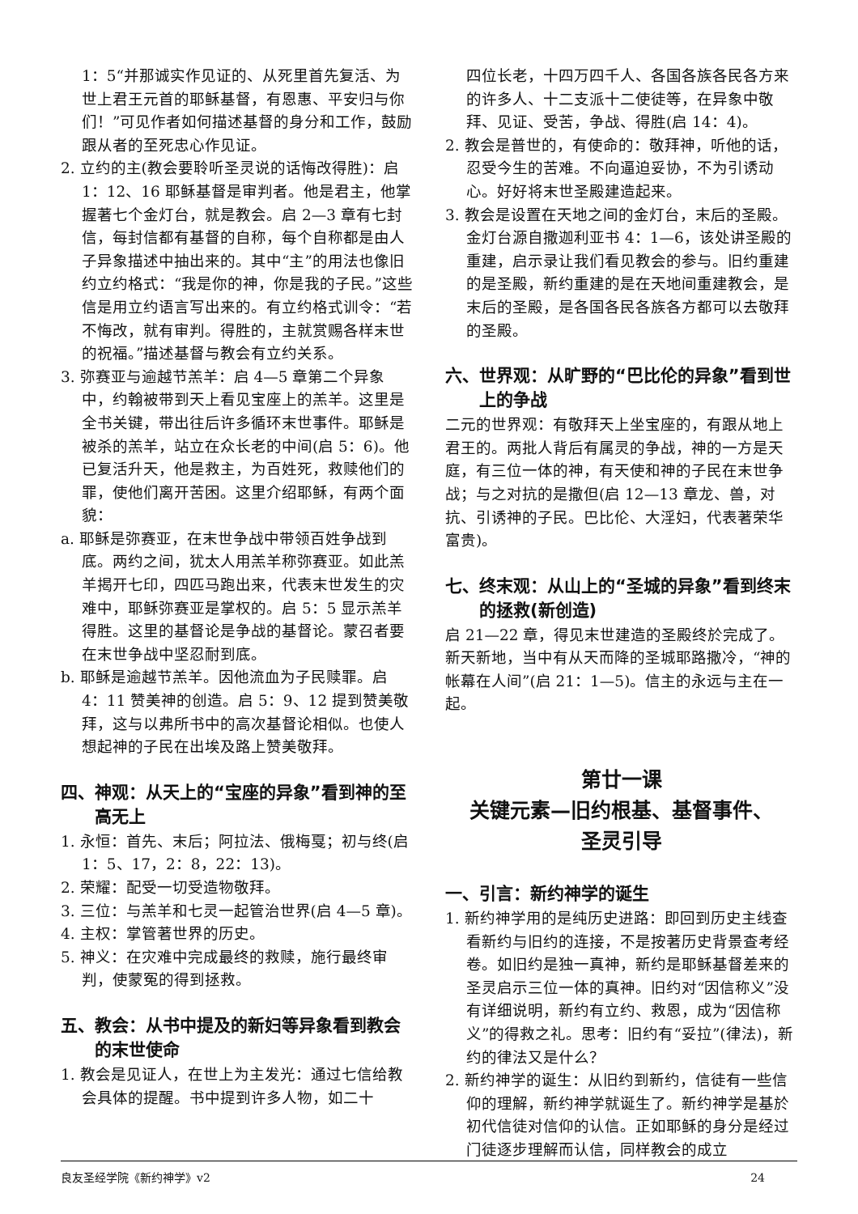1：5“并那诚实作见证的、从死里首先复活、为世上君王元首的耶稣基督，有恩惠、平安归与你们！”可见作者如何描述基督的身分和工作，鼓励跟从者的至死忠心作见证。
2. 立约的主(教会要聆听圣灵说的话悔改得胜)：启 1：12、16 耶稣基督是审判者。他是君主，他掌握著七个金灯台，就是教会。启 2—3 章有七封信，每封信都有基督的自称，每个自称都是由人子异象描述中抽出来的。其中“主”的用法也像旧约立约格式：“我是你的神，你是我的子民。”这些信是用立约语言写出来的。有立约格式训令：“若不悔改，就有审判。得胜的，主就赏赐各样末世的祝福。”描述基督与教会有立约关系。
3. 弥赛亚与逾越节羔羊：启 4—5 章第二个异象中，约翰被带到天上看见宝座上的羔羊。这里是全书关键，带出往后许多循环末世事件。耶稣是被杀的羔羊，站立在众长老的中间(启 5：6)。他已复活升天，他是救主，为百姓死，救赎他们的罪，使他们离开苦困。这里介绍耶稣，有两个面貌：
a. 耶稣是弥赛亚，在末世争战中带领百姓争战到底。两约之间，犹太人用羔羊称弥赛亚。如此羔羊揭开七印，四匹马跑出来，代表末世发生的灾难中，耶稣弥赛亚是掌权的。启 5：5 显示羔羊得胜。这里的基督论是争战的基督论。蒙召者要在末世争战中坚忍耐到底。
b. 耶稣是逾越节羔羊。因他流血为子民赎罪。启 4：11 赞美神的创造。启 5：9、12 提到赞美敬拜，这与以弗所书中的高次基督论相似。也使人想起神的子民在出埃及路上赞美敬拜。
四、神观：从天上的“宝座的异象”看到神的至高无上
1. 永恒：首先、末后；阿拉法、俄梅戛；初与终(启 1：5、17，2：8，22：13)。
2. 荣耀：配受一切受造物敬拜。
3. 三位：与羔羊和七灵一起管治世界(启 4—5 章)。
4. 主权：掌管著世界的历史。
5. 神义：在灾难中完成最终的救赎，施行最终审判，使蒙冤的得到拯救。
五、教会：从书中提及的新妇等异象看到教会的末世使命
1. 教会是见证人，在世上为主发光：通过七信给教会具体的提醒。书中提到许多人物，如二十
四位长老，十四万四千人、各国各族各民各方来的许多人、十二支派十二使徒等，在异象中敬拜、见证、受苦，争战、得胜(启 14：4)。
2. 教会是普世的，有使命的：敬拜神，听他的话，忍受今生的苦难。不向逼迫妥协，不为引诱动心。好好将末世圣殿建造起来。
3. 教会是设置在天地之间的金灯台，末后的圣殿。金灯台源自撒迦利亚书 4：1—6，该处讲圣殿的重建，启示录让我们看见教会的参与。旧约重建的是圣殿，新约重建的是在天地间重建教会，是末后的圣殿，是各国各民各族各方都可以去敬拜的圣殿。
六、世界观：从旷野的“巴比伦的异象”看到世上的争战
二元的世界观：有敬拜天上坐宝座的，有跟从地上君王的。两批人背后有属灵的争战，神的一方是天庭，有三位一体的神，有天使和神的子民在末世争战；与之对抗的是撒但(启 12—13 章龙、兽，对抗、引诱神的子民。巴比伦、大淫妇，代表著荣华富贵)。
七、终末观：从山上的“圣城的异象”看到终末的拯救(新创造)
启 21—22 章，得见末世建造的圣殿终於完成了。新天新地，当中有从天而降的圣城耶路撒冷，“神的帐幕在人间”(启 21：1—5)。信主的永远与主在一起。
第廿一课
关键元素—旧约根基、基督事件、
圣灵引导
一、引言：新约神学的诞生
1. 新约神学用的是纯历史进路：即回到历史主线查看新约与旧约的连接，不是按著历史背景查考经卷。如旧约是独一真神，新约是耶稣基督差来的圣灵启示三位一体的真神。旧约对“因信称义”没有详细说明，新约有立约、救恩，成为“因信称义”的得救之礼。思考：旧约有“妥拉”(律法)，新约的律法又是什么？
2. 新约神学的诞生：从旧约到新约，信徒有一些信仰的理解，新约神学就诞生了。新约神学是基於初代信徒对信仰的认信。正如耶稣的身分是经过门徒逐步理解而认信，同样教会的成立
良友圣经学院《新约神学》v2 24